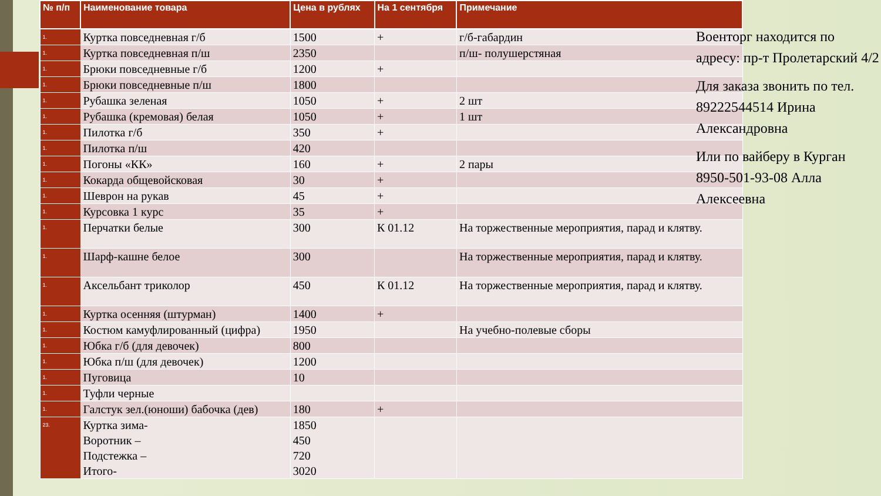| № п/п | Наименование товара | Цена в рублях | На 1 сентября | Примечание |
| --- | --- | --- | --- | --- |
| 1. | Куртка повседневная г/б | 1500 | + | г/б-габардин |
| 1. | Куртка повседневная п/ш | 2350 | | п/ш- полушерстяная |
| 1. | Брюки повседневные г/б | 1200 | + | |
| 1. | Брюки повседневные п/ш | 1800 | | |
| 1. | Рубашка зеленая | 1050 | + | 2 шт |
| 1. | Рубашка (кремовая) белая | 1050 | + | 1 шт |
| 1. | Пилотка г/б | 350 | + | |
| 1. | Пилотка п/ш | 420 | | |
| 1. | Погоны «КК» | 160 | + | 2 пары |
| 1. | Кокарда общевойсковая | 30 | + | |
| 1. | Шеврон на рукав | 45 | + | |
| 1. | Курсовка 1 курс | 35 | + | |
| 1. | Перчатки белые | 300 | К 01.12 | На торжественные мероприятия, парад и клятву. |
| 1. | Шарф-кашне белое | 300 | | На торжественные мероприятия, парад и клятву. |
| 1. | Аксельбант триколор | 450 | К 01.12 | На торжественные мероприятия, парад и клятву. |
| 1. | Куртка осенняя (штурман) | 1400 | + | |
| 1. | Костюм камуфлированный (цифра) | 1950 | | На учебно-полевые сборы |
| 1. | Юбка г/б (для девочек) | 800 | | |
| 1. | Юбка п/ш (для девочек) | 1200 | | |
| 1. | Пуговица | 10 | | |
| 1. | Туфли черные | | | |
| 1. | Галстук зел.(юноши) бабочка (дев) | 180 | + | |
| 23. | Куртка зима- Воротник – Подстежка – Итого- | 1850 450 720 3020 | | |
Военторг находится по адресу: пр-т Пролетарский 4/2
Для заказа звонить по тел. 89222544514 Ирина Александровна
Или по вайберу в Курган 8950-501-93-08 Алла Алексеевна